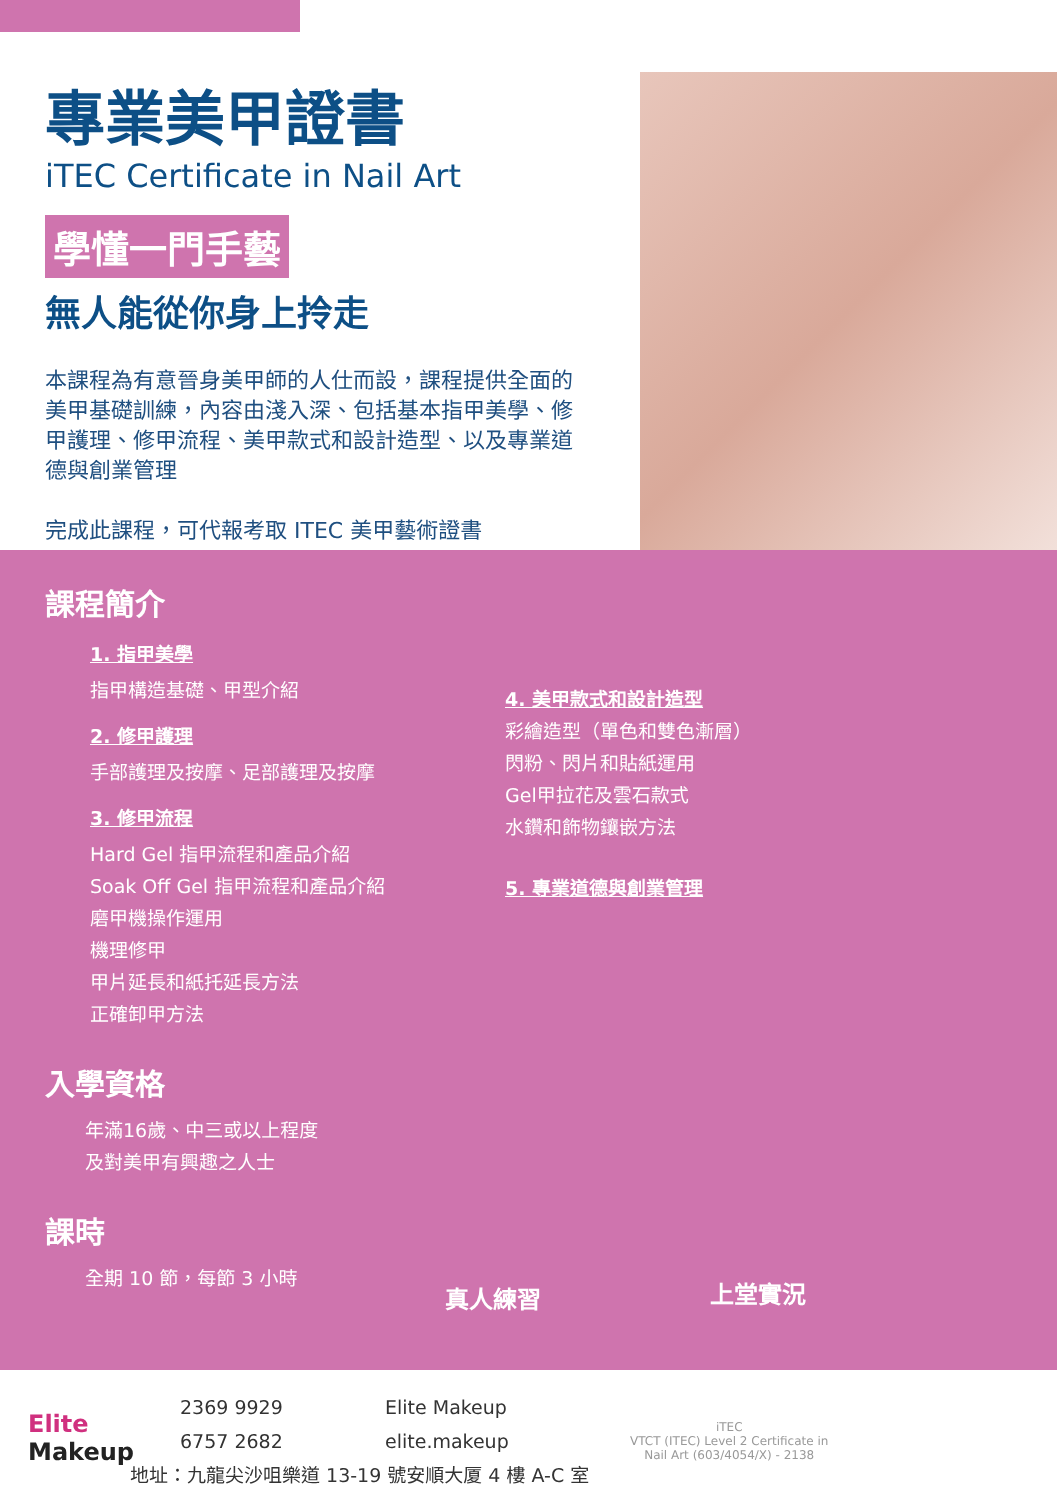專業美甲證書
iTEC Certificate in Nail Art
學懂一門手藝
無人能從你身上拎走
本課程為有意晉身美甲師的人仕而設，課程提供全面的美甲基礎訓練，內容由淺入深、包括基本指甲美學、修甲護理、修甲流程、美甲款式和設計造型、以及專業道德與創業管理
完成此課程，可代報考取 ITEC 美甲藝術證書
課程簡介
1. 指甲美學
指甲構造基礎、甲型介紹
2. 修甲護理
手部護理及按摩、足部護理及按摩
3. 修甲流程
Hard Gel 指甲流程和產品介紹
Soak Off Gel 指甲流程和產品介紹
磨甲機操作運用
機理修甲
甲片延長和紙托延長方法
正確卸甲方法
入學資格
年滿16歲、中三或以上程度
及對美甲有興趣之人士
課時
全期 10 節，每節 3 小時
4. 美甲款式和設計造型
彩繪造型（單色和雙色漸層）
閃粉、閃片和貼紙運用
Gel甲拉花及雲石款式
水鑽和飾物鑲嵌方法
5. 專業道德與創業管理
真人練習 上堂實況
Elite
Makeup
2369 9929
6757 2682
Elite Makeup
elite.makeup
地址：九龍尖沙咀樂道 13-19 號安順大厦 4 樓 A-C 室
iTEC
VTCT (ITEC) Level 2 Certificate in
Nail Art (603/4054/X) - 2138